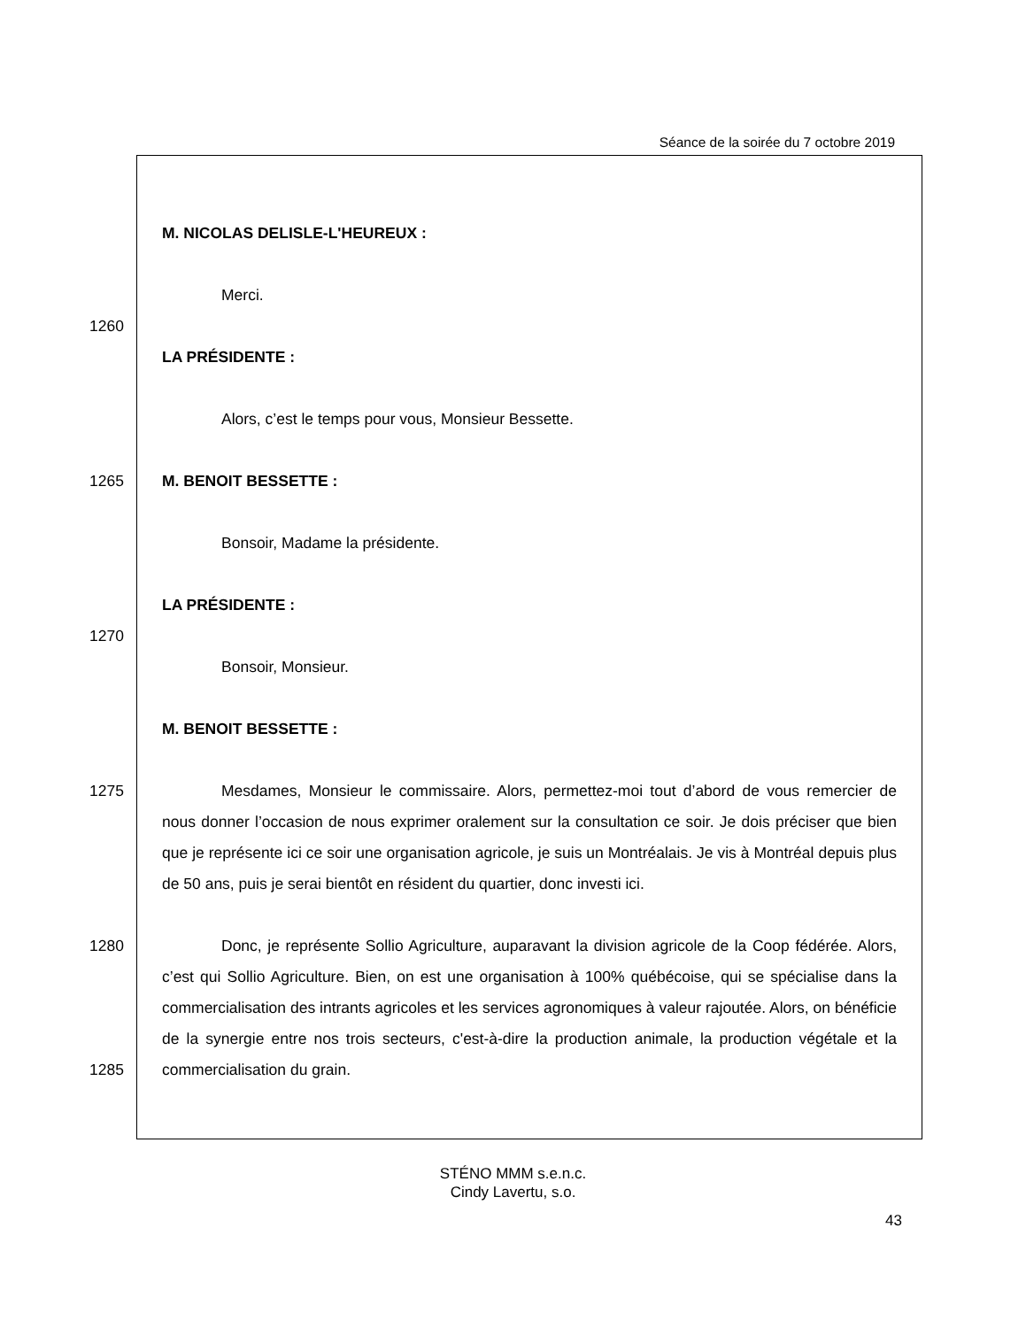Séance de la soirée du 7 octobre 2019
M. NICOLAS DELISLE-L'HEUREUX :
Merci.
1260
LA PRÉSIDENTE :
Alors, c’est le temps pour vous, Monsieur Bessette.
1265
M. BENOIT BESSETTE :
Bonsoir, Madame la présidente.
LA PRÉSIDENTE :
1270
Bonsoir, Monsieur.
M. BENOIT BESSETTE :
1275
1280
Mesdames, Monsieur le commissaire. Alors, permettez-moi tout d’abord de vous remercier de nous donner l’occasion de nous exprimer oralement sur la consultation ce soir. Je dois préciser que bien que je représente ici ce soir une organisation agricole, je suis un Montréalais. Je vis à Montréal depuis plus de 50 ans, puis je serai bientôt en résident du quartier, donc investi ici.
1285
Donc, je représente Sollio Agriculture, auparavant la division agricole de la Coop fédérée. Alors, c’est qui Sollio Agriculture. Bien, on est une organisation à 100% québécoise, qui se spécialise dans la commercialisation des intrants agricoles et les services agronomiques à valeur rajoutée. Alors, on bénéficie de la synergie entre nos trois secteurs, c'est-à-dire la production animale, la production végétale et la commercialisation du grain.
STÉNO MMM s.e.n.c.
Cindy Lavertu, s.o.
43